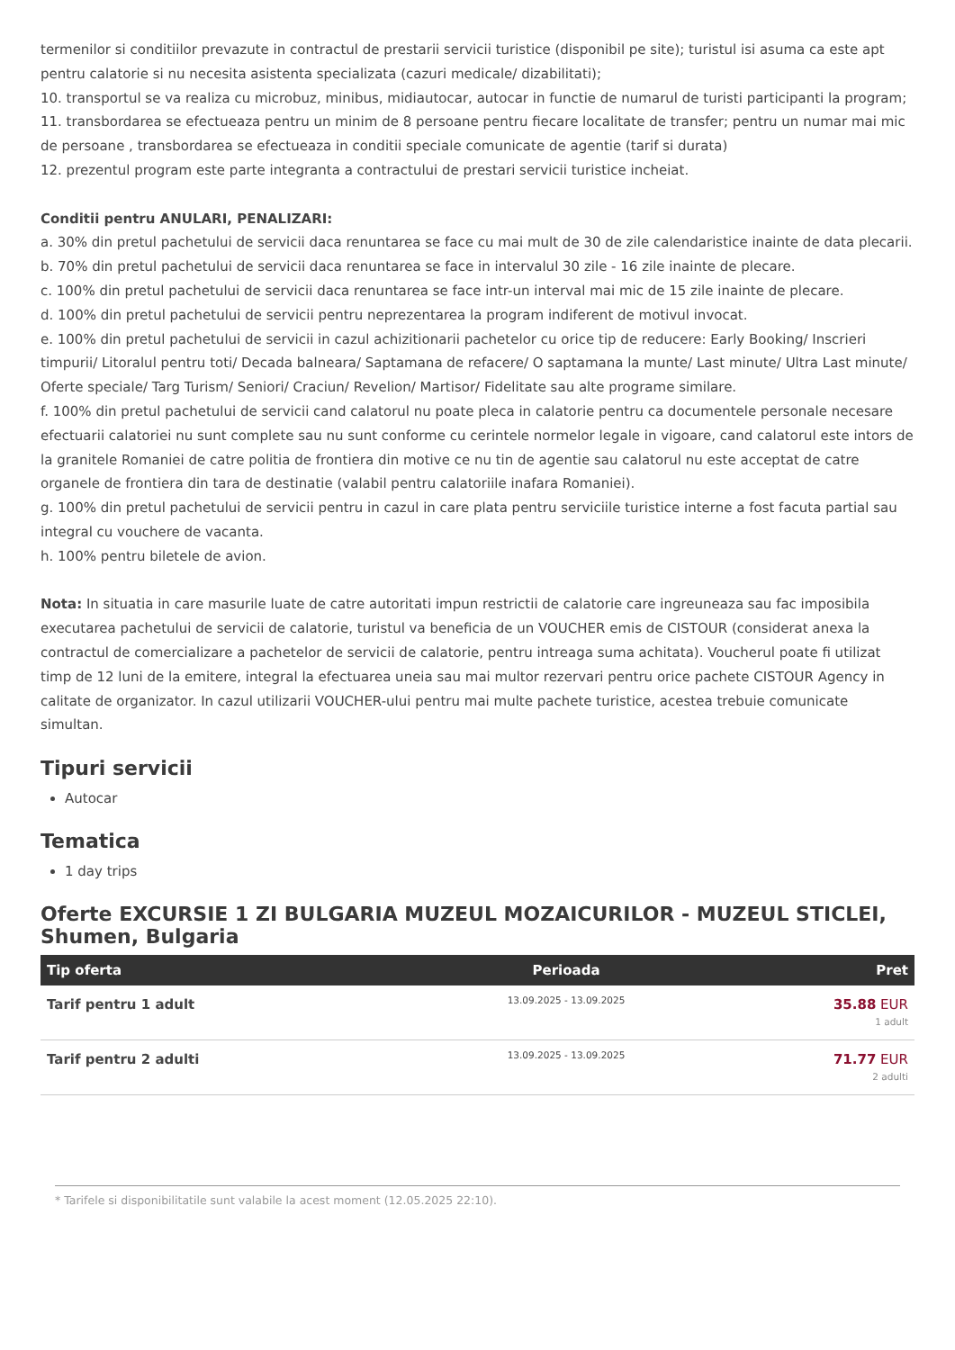termenilor si conditiilor prevazute in contractul de prestarii servicii turistice (disponibil pe site); turistul isi asuma ca este apt pentru calatorie si nu necesita asistenta specializata (cazuri medicale/ dizabilitati);
10. transportul se va realiza cu microbuz, minibus, midiautocar, autocar in functie de numarul de turisti participanti la program;
11. transbordarea se efectueaza pentru un minim de 8 persoane pentru fiecare localitate de transfer; pentru un numar mai mic de persoane , transbordarea se efectueaza in conditii speciale comunicate de agentie (tarif si durata)
12. prezentul program este parte integranta a contractului de prestari servicii turistice incheiat.
Conditii pentru ANULARI, PENALIZARI:
a. 30% din pretul pachetului de servicii daca renuntarea se face cu mai mult de 30 de zile calendaristice inainte de data plecarii.
b. 70% din pretul pachetului de servicii daca renuntarea se face in intervalul 30 zile - 16 zile inainte de plecare.
c. 100% din pretul pachetului de servicii daca renuntarea se face intr-un interval mai mic de 15 zile inainte de plecare.
d. 100% din pretul pachetului de servicii pentru neprezentarea la program indiferent de motivul invocat.
e. 100% din pretul pachetului de servicii in cazul achizitionarii pachetelor cu orice tip de reducere: Early Booking/ Inscrieri timpurii/ Litoralul pentru toti/ Decada balneara/ Saptamana de refacere/ O saptamana la munte/ Last minute/ Ultra Last minute/ Oferte speciale/ Targ Turism/ Seniori/ Craciun/ Revelion/ Martisor/ Fidelitate sau alte programe similare.
f. 100% din pretul pachetului de servicii cand calatorul nu poate pleca in calatorie pentru ca documentele personale necesare efectuarii calatoriei nu sunt complete sau nu sunt conforme cu cerintele normelor legale in vigoare, cand calatorul este intors de la granitele Romaniei de catre politia de frontiera din motive ce nu tin de agentie sau calatorul nu este acceptat de catre organele de frontiera din tara de destinatie (valabil pentru calatoriile inafara Romaniei).
g. 100% din pretul pachetului de servicii pentru in cazul in care plata pentru serviciile turistice interne a fost facuta partial sau integral cu vouchere de vacanta.
h. 100% pentru biletele de avion.
Nota: In situatia in care masurile luate de catre autoritati impun restrictii de calatorie care ingreuneaza sau fac imposibila executarea pachetului de servicii de calatorie, turistul va beneficia de un VOUCHER emis de CISTOUR (considerat anexa la contractul de comercializare a pachetelor de servicii de calatorie, pentru intreaga suma achitata). Voucherul poate fi utilizat timp de 12 luni de la emitere, integral la efectuarea uneia sau mai multor rezervari pentru orice pachete CISTOUR Agency in calitate de organizator. In cazul utilizarii VOUCHER-ului pentru mai multe pachete turistice, acestea trebuie comunicate simultan.
Tipuri servicii
Autocar
Tematica
1 day trips
Oferte EXCURSIE 1 ZI BULGARIA MUZEUL MOZAICURILOR - MUZEUL STICLEI, Shumen, Bulgaria
| Tip oferta | Perioada | Pret |
| --- | --- | --- |
| Tarif pentru 1 adult | 13.09.2025 - 13.09.2025 | 35.88 EUR 1 adult |
| Tarif pentru 2 adulti | 13.09.2025 - 13.09.2025 | 71.77 EUR 2 adulti |
* Tarifele si disponibilitatile sunt valabile la acest moment (12.05.2025 22:10).